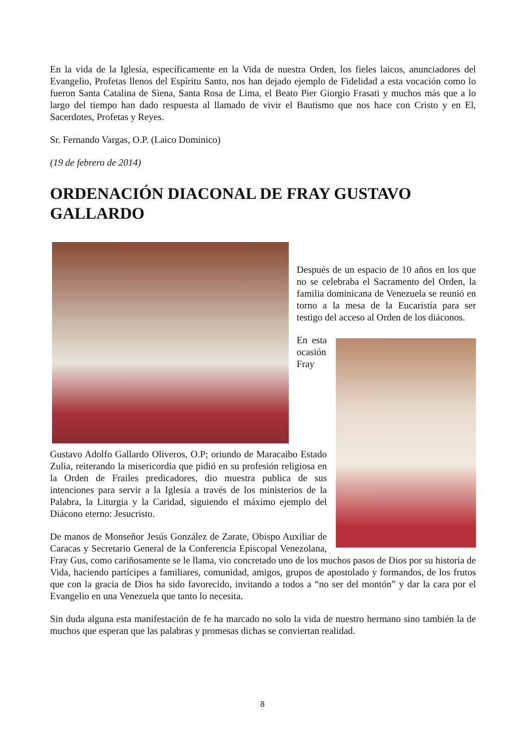En la vida de la Iglesia, específicamente en la Vida de nuestra Orden, los fieles laicos, anunciadores del Evangelio, Profetas llenos del Espíritu Santo, nos han dejado ejemplo de Fidelidad a esta vocación como lo fueron Santa Catalina de Siena, Santa Rosa de Lima, el Beato Pier Giorgio Frasati y muchos más que a lo largo del tiempo han dado respuesta al llamado de vivir el Bautismo que nos hace con Cristo y en El, Sacerdotes, Profetas y Reyes.
Sr. Fernando Vargas, O.P. (Laico Dominico)
(19 de febrero de 2014)
ORDENACIÓN DIACONAL DE FRAY GUSTAVO GALLARDO
Después de un espacio de 10 años en los que no se celebraba el Sacramento del Orden, la familia dominicana de Venezuela se reunió en torno a la mesa de la Eucaristía para ser testigo del acceso al Orden de los diáconos.
En esta ocasión Fray Gustavo Adolfo Gallardo Oliveros, O.P; oriundo de Maracaibo Estado Zulia, reiterando la misericordia que pidió en su profesión religiosa en la Orden de Frailes predicadores, dio muestra publica de sus intenciones para servir a la Iglesia a través de los ministerios de la Palabra, la Liturgia y la Caridad, siguiendo el máximo ejemplo del Diácono eterno: Jesucristo.
De manos de Monseñor Jesús González de Zarate, Obispo Auxiliar de Caracas y Secretario General de la Conferencia Episcopal Venezolana, Fray Gus, como cariñosamente se le llama, vio concretado uno de los muchos pasos de Dios por su historia de Vida, haciendo partícipes a familiares, comunidad, amigos, grupos de apostolado y formandos, de los frutos que con la gracia de Dios ha sido favorecido, invitando a todos a “no ser del montón” y dar la cara por el Evangelio en una Venezuela que tanto lo necesita.
Sin duda alguna esta manifestación de fe ha marcado no solo la vida de nuestro hermano sino también la de muchos que esperan que las palabras y promesas dichas se conviertan realidad.
8